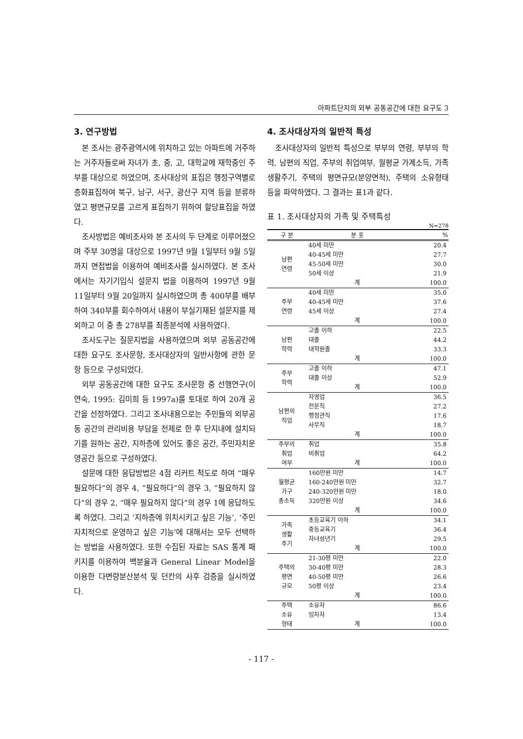아파트단지의 외부 공동공간에 대한 요구도 3
3. 연구방법
본 조사는 광주광역시에 위치하고 있는 아파트에 거주하는 거주자들로써 자녀가 초, 중, 고, 대학교에 재학중인 주부를 대상으로 하였으며, 조사대상의 표집은 행정구역별로 층화표집하여 북구, 남구, 서구, 광산구 지역 등을 분류하였고 평면규모를 고르게 표집하기 위하여 할당표집을 하였다.
조사방법은 예비조사와 본 조사의 두 단계로 이루어졌으며 주부 30명을 대상으로 1997년 9월 1일부터 9월 5일까지 면접법을 이용하여 예비조사를 실시하였다. 본 조사에서는 자기기입식 설문지 법을 이용하여 1997년 9월 11일부터 9월 20일까지 실시하였으며 총 400부를 배부하여 340부를 회수하여서 내용이 부실기재된 설문지를 제외하고 이 중 총 278부를 최종분석에 사용하였다.
조사도구는 질문지법을 사용하였으며 외부 공동공간에 대한 요구도 조사문항, 조사대상자의 일반사항에 관한 문항 등으로 구성되었다.
외부 공동공간에 대한 요구도 조사문항 중 선행연구(이연숙, 1995: 김미희 등 1997a)를 토대로 하여 20개 공간을 선정하였다. 그리고 조사내용으로는 주민들의 외부공동 공간의 관리비용 부담을 전제로 한 후 단지내에 설치되기를 원하는 공간, 지하층에 있어도 좋은 공간, 주민자치운영공간 등으로 구성하였다.
설문에 대한 응답방법은 4점 리커트 척도로 하여 “매우 필요하다”의 경우 4, “필요하다”의 경우 3, “필요하지 않다”의 경우 2, “매우 필요하지 않다”의 경우 1에 응답하도록 하였다. 그리고 ‘지하층에 위치시키고 싶은 기능’, ‘주민자치적으로 운영하고 싶은 기능’에 대해서는 모두 선택하는 방법을 사용하였다. 또한 수집된 자료는 SAS 통계 패키지를 이용하여 백분율과 General Linear Model을 이용한 다변량분산분석 및 던칸의 사후 검증을 실시하였다.
4. 조사대상자의 일반적 특성
조사대상자의 일반적 특성으로 부부의 연령, 부부의 학력, 남편의 직업, 주부의 취업여부, 월평균 가계소득, 가족생활주기, 주택의 평면규모(분양면적), 주택의 소유형태 등을 파악하였다. 그 결과는 표1과 같다.
표 1. 조사대상자의 가족 및 주택특성
N=278
| 구 분 | 분 포 | % |
| --- | --- | --- |
| 남편 연령 | 40세 미만 | 20.4 |
| | 40-45세 미만 | 27.7 |
| | 45-50세 미만 | 30.0 |
| | 50세 이상 | 21.9 |
| | 계 | 100.0 |
| 주부 연령 | 40세 미만 | 35.0 |
| | 40-45세 미만 | 37.6 |
| | 45세 이상 | 27.4 |
| | 계 | 100.0 |
| 남편 학력 | 고졸 이하 | 22.5 |
| | 대졸 | 44.2 |
| | 대학원졸 | 33.3 |
| | 계 | 100.0 |
| 주부 학력 | 고졸 이하 | 47.1 |
| | 대졸 이상 | 52.9 |
| | 계 | 100.0 |
| 남편의 직업 | 자영업 | 36.5 |
| | 전문직 | 27.2 |
| | 행정관직 | 17.6 |
| | 사무직 | 18.7 |
| | 계 | 100.0 |
| 주부의 취업 여부 | 취업 | 35.8 |
| | 비취업 | 64.2 |
| | 계 | 100.0 |
| 월평균 가구 총소득 | 160만원 미만 | 14.7 |
| | 160-240만원 미만 | 32.7 |
| | 240-320만원 미만 | 18.0 |
| | 320만원 이상 | 34.6 |
| | 계 | 100.0 |
| 가족 생활 주기 | 초등교육기 이하 | 34.1 |
| | 중등교육기 | 36.4 |
| | 자녀성년기 | 29.5 |
| | 계 | 100.0 |
| 주택의 평면 규모 | 21-30평 미만 | 22.0 |
| | 30-40평 미만 | 28.3 |
| | 40-50평 미만 | 26.6 |
| | 50평 이상 | 23.4 |
| | 계 | 100.0 |
| 주택 소유 형태 | 소유자 | 86.6 |
| | 임차자 | 13.4 |
| | 계 | 100.0 |
- 117 -